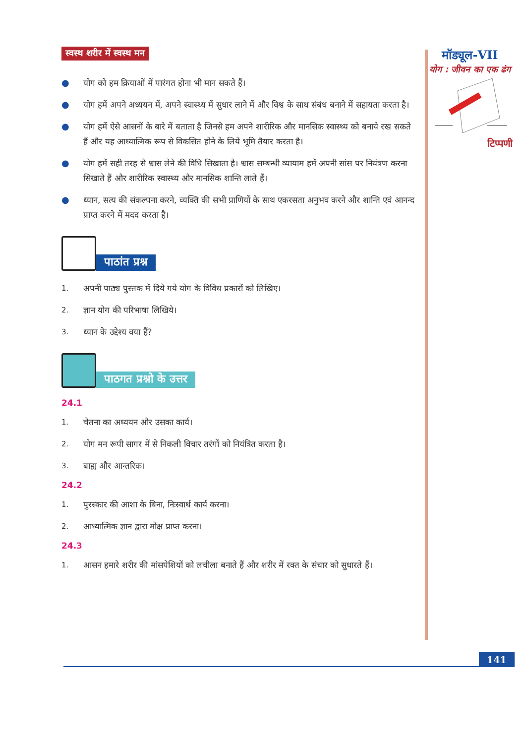स्वस्थ शरीर में स्वस्थ मन
● योग को हम क्रियाओं में पारंगत होना भी मान सकते हैं।
● योग हमें अपने अध्ययन में, अपने स्वास्थ्य में सुधार लाने में और विश्व के साथ संबंध बनाने में सहायता करता है।
● योग हमें ऐसे आसनों के बारे में बताता है जिनसे हम अपने शारीरिक और मानसिक स्वास्थ्य को बनाये रख सकते हैं और यह आध्यात्मिक रूप से विकसित होने के लिये भूमि तैयार करता है।
● योग हमें सही तरह से श्वास लेने की विधि सिखाता है। श्वास सम्बन्धी व्यायाम हमें अपनी सांस पर नियंत्रण करना सिखाते हैं और शारीरिक स्वास्थ्य और मानसिक शान्ति लाते हैं।
● ध्यान, सत्य की संकल्पना करने, व्यक्ति की सभी प्राणियों के साथ एकरसता अनुभव करने और शान्ति एवं आनन्द प्राप्त करने में मदद करता है।
पाठांत प्रश्न
1. अपनी पाठ्य पुस्तक में दिये गये योग के विविध प्रकारों को लिखिए।
2. ज्ञान योग की परिभाषा लिखिये।
3. ध्यान के उद्देश्य क्या हैं?
पाठगत प्रश्नो के उत्तर
24.1
1. चेतना का अध्ययन और उसका कार्य।
2. योग मन रूपी सागर में से निकली विचार तरंगों को नियंत्रित करता है।
3. बाह्य और आन्तरिक।
24.2
1. पुरस्कार की आशा के बिना, निःस्वार्थ कार्य करना।
2. आध्यात्मिक ज्ञान द्वारा मोक्ष प्राप्त करना।
24.3
1. आसन हमारे शरीर की मांसपेशियों को लचीला बनाते हैं और शरीर में रक्त के संचार को सुधारते हैं।
मॉड्यूल-VII
योग : जीवन का एक ढंग
टिप्पणी
141